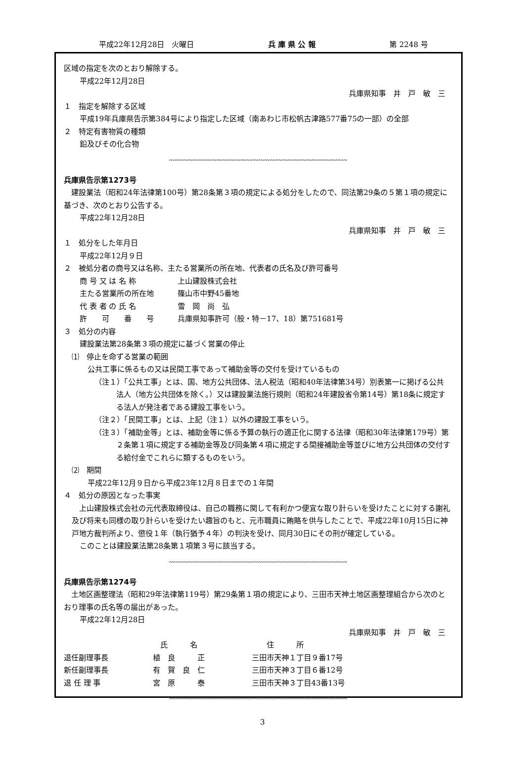平成22年12月28日　火曜日 兵 庫 県 公 報 第 2248 号
区域の指定を次のとおり解除する。
平成22年12月28日
兵庫県知事　井　戸　敏　三
１　指定を解除する区域
平成19年兵庫県告示第384号により指定した区域（南あわじ市松帆古津路577番75の一部）の全部
２　特定有害物質の種類
鉛及びその化合物
〰〰〰〰〰〰〰〰〰〰〰〰〰〰〰〰〰〰〰〰〰〰〰〰〰〰〰〰〰〰
兵庫県告示第1273号
　建設業法（昭和24年法律第100号）第28条第３項の規定による処分をしたので、同法第29条の５第１項の規定に基づき、次のとおり公告する。
平成22年12月28日
兵庫県知事　井　戸　敏　三
１　処分をした年月日
平成22年12月９日
２　被処分者の商号又は名称、主たる営業所の所在地、代表者の氏名及び許可番号
| 商 号 又 は 名 称 | 上山建設株式会社 |
| 主たる営業所の所在地 | 篠山市中野45番地 |
| 代 表 者 の 氏 名 | 雪 岡 尚 弘 |
| 許 可 番 号 | 兵庫県知事許可（般・特－17、18）第751681号 |
３　処分の内容
建設業法第28条第３項の規定に基づく営業の停止
⑴　停止を命ずる営業の範囲
公共工事に係るもの又は民間工事であって補助金等の交付を受けているもの
（注１）「公共工事」とは、国、地方公共団体、法人税法（昭和40年法律第34号）別表第一に掲げる公共法人（地方公共団体を除く。）又は建設業法施行規則（昭和24年建設省令第14号）第18条に規定する法人が発注者である建設工事をいう。
（注２）「民間工事」とは、上記（注１）以外の建設工事をいう。
（注３）「補助金等」とは、補助金等に係る予算の執行の適正化に関する法律（昭和30年法律第179号）第２条第１項に規定する補助金等及び同条第４項に規定する間接補助金等並びに地方公共団体の交付する給付金でこれらに類するものをいう。
⑵　期間
平成22年12月９日から平成23年12月８日までの１年間
４　処分の原因となった事実
　上山建設株式会社の元代表取締役は、自己の職務に関して有利かつ便宜な取り計らいを受けたことに対する謝礼及び将来も同様の取り計らいを受けたい趣旨のもと、元市職員に賄賂を供与したことで、平成22年10月15日に神戸地方裁判所より、懲役１年（執行猶予４年）の判決を受け、同月30日にその刑が確定している。
このことは建設業法第28条第１項第３号に該当する。
〰〰〰〰〰〰〰〰〰〰〰〰〰〰〰〰〰〰〰〰〰〰〰〰〰〰〰〰〰〰
兵庫県告示第1274号
　土地区画整理法（昭和29年法律第119号）第29条第１項の規定により、三田市天神土地区画整理組合から次のとおり理事の氏名等の届出があった。
平成22年12月28日
兵庫県知事　井　戸　敏　三
| | 氏 名 | 住 所 |
| --- | --- | --- |
| 退任副理事長 | 植 良 正 | 三田市天神１丁目９番17号 |
| 新任副理事長 | 有 賀 良 仁 | 三田市天神３丁目６番12号 |
| 退 任 理 事 | 宮 原 泰 | 三田市天神３丁目43番13号 |
〰〰〰〰〰〰〰〰〰〰〰〰〰〰〰〰〰〰〰〰〰〰〰〰〰〰〰〰〰〰
3